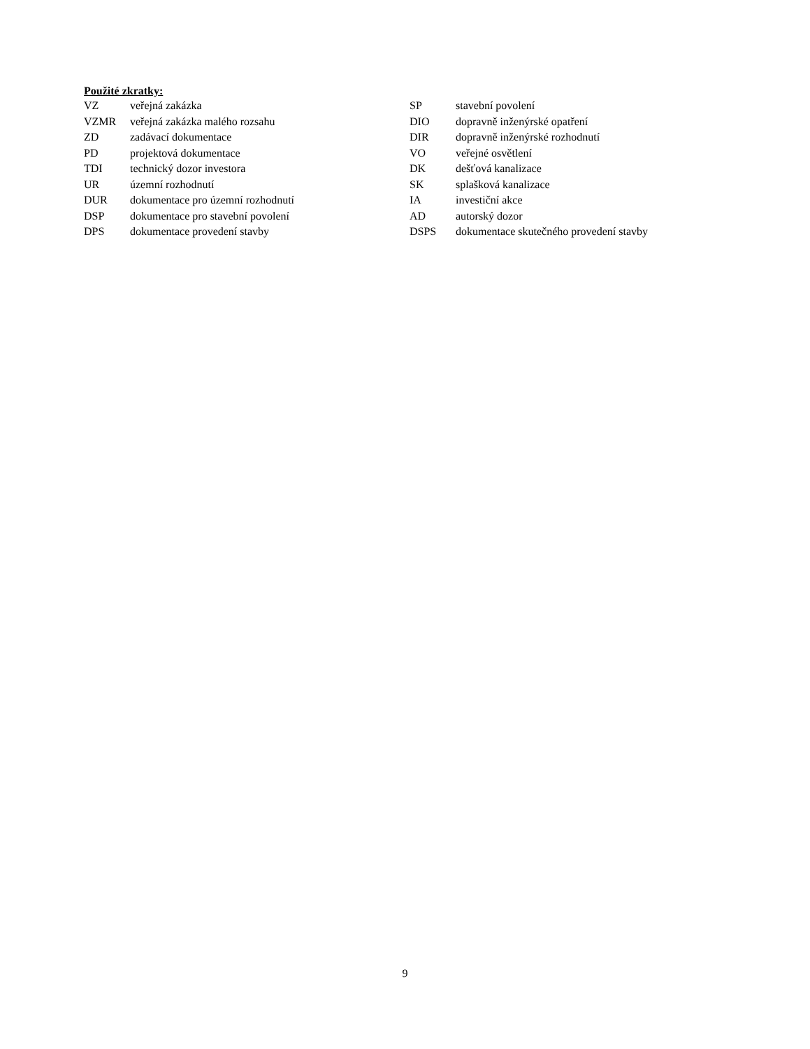Použité zkratky:
| VZ | veřejná zakázka | SP | stavební povolení |
| VZMR | veřejná zakázka malého rozsahu | DIO | dopravně inženýrské opatření |
| ZD | zadávací dokumentace | DIR | dopravně inženýrské rozhodnutí |
| PD | projektová dokumentace | VO | veřejné osvětlení |
| TDI | technický dozor investora | DK | dešťová kanalizace |
| UR | územní rozhodnutí | SK | splašková kanalizace |
| DUR | dokumentace pro územní rozhodnutí | IA | investiční akce |
| DSP | dokumentace pro stavební povolení | AD | autorský dozor |
| DPS | dokumentace provedení stavby | DSPS | dokumentace skutečného provedení stavby |
9